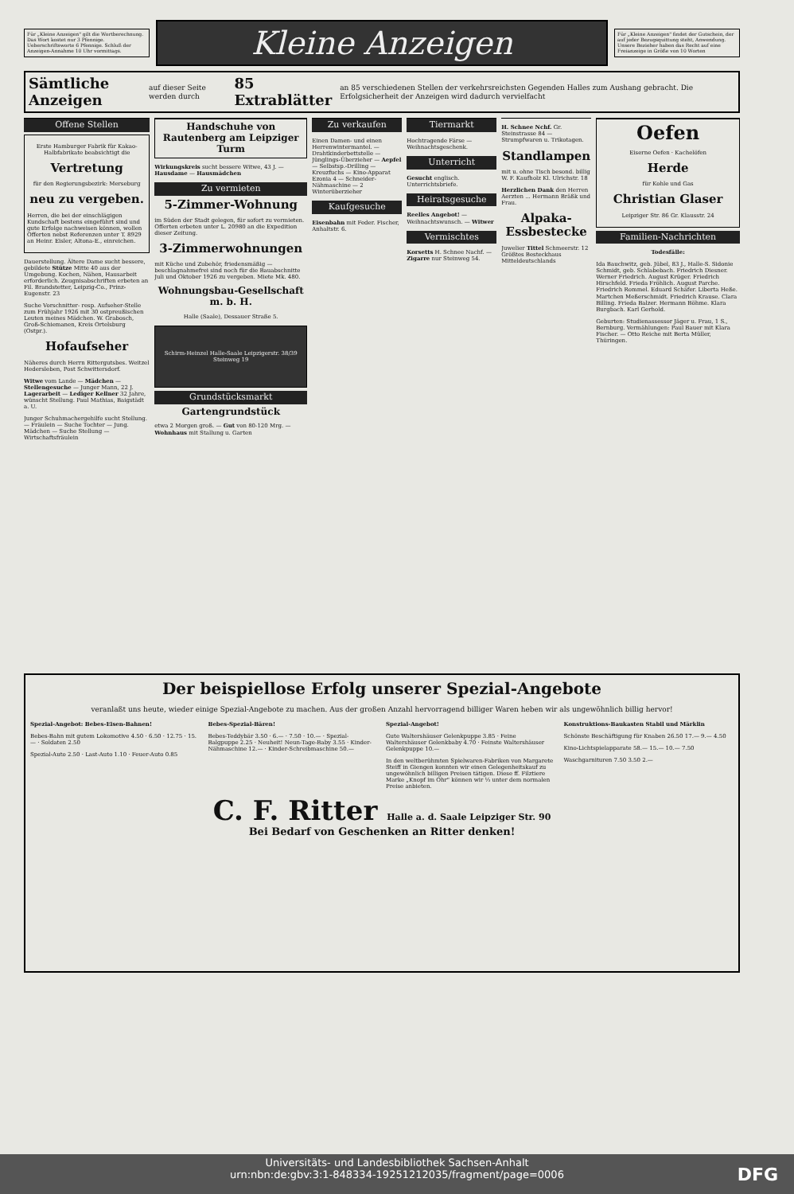Für „Kleine Anzeigen" gilt die Wortberechnung. Das Wort kostet nur 3 Pfennige. Ueberschriftsworte 6 Pfennige. Schluß der Anzeigen-Annahme 10 Uhr vormittags.
Kleine Anzeigen
Für „Kleine Anzeigen" findet der Gutschein, der auf jeder Bezugsquittung steht, Anwendung. Unsere Bezieher haben das Recht auf eine Freianzeige in Größe von 10 Worten
Sämtliche Anzeigen auf dieser Seite werden durch 85 Extrablätter an 85 verschiedenen Stellen der verkehrsreichsten Gegenden Halles zum Aushang gebracht. Die Erfolgsicherheit der Anzeigen wird dadurch vervielfacht
Offene Stellen
Erste Hamburger Fabrik für Kakao-Halbfabrikate beabsichtigt die
Vertretung
für den Regierungsbezirk: Merseburg
neu zu vergeben.
Herren, die bei der einschlägigen Kundschaft bestens eingeführt sind und gute Erfolge nachweisen können, wollen Offerten nebst Referenzen unter T. 8929 an Heinr. Eisler, Altona-E., einreichen.
Dauerstellung. Ältere Dame sucht bessere, gebildete Stütze Mitte 40 aus der Umgebung. Kochen, Nähen, Hausarbeit erforderlich. Zeugnisabschriften erbeten an Fil. Brandstetter, Leipzig-Co., Prinz-Eugenstr. 23
Suche Vorschnitter- resp. Aufseher-Stelle zum Frühjahr 1926 mit 30 ostpreußischen Leuten meines Mädchen. W. Grabosch, Groß-Schiemanen, Kreis Ortelsburg (Ostpr.).
Hofaufseher
Näheres durch Herrn Rittergutsbes. Weitzel Hedersleben, Post Schwittersdorf.
Witwe vom Lande — Mädchen — Stellengesuche — Junger Mann, 22 J. Lagerarbeit — Lediger Kellner 32 Jahre, wünscht Stellung. Paul Mathias, Baigstädt a. U.
Junger Schuhmachergehilfe sucht Stellung. — Fräulein — Suche Tochter — Jung. Mädchen — Suche Stellung — Wirtschaftsfräulein
Handschuhe von Rautenberg am Leipziger Turm
Wirkungskreis sucht bessere Witwe, 43 J. — Hausdame — Hausmädchen
Zu vermieten
5-Zimmer-Wohnung
im Süden der Stadt gelegen, für sofort zu vermieten. Offerten erbeten unter L. 20980 an die Expedition dieser Zeitung.
3-Zimmerwohnungen
mit Küche und Zubehör, friedensmäßig — beschlagnahmefrei sind noch für die Bauabschnitte Juli und Oktober 1926 zu vergeben. Miete Mk. 480.
Wohnungsbau-Gesellschaft m. b. H.
Halle (Saale), Dessauer Straße 5.
Schirm-Heinzel Halle-Saale Leipzigerstr. 38/39 Steinweg 19
Grundstücksmarkt
Gartengrundstück
etwa 2 Morgen groß. — Gut von 80-120 Mrg. — Wohnhaus mit Stallung u. Garten
Zu verkaufen
Einen Damen- und einen Herrenwintermantel. — Drahtkinderbettstelle — Jünglings-Überzieher — Aepfel — Selbstsp.-Drilling — Kreuzfuchs — Kino-Apparat Ezonia 4 — Schneider-Nähmaschine — 2 Winterüberzieher
Kaufgesuche
Eisenbahn mit Feder. Fischer, Anhaltstr. 6.
Tiermarkt
Hochtragende Färse — Weihnachtsgeschenk.
Unterricht
Gesucht englisch. Unterrichtsbriefe.
Heiratsgesuche
Reelles Angebot! — Weihnachtswunsch. — Witwer
Vermischtes
Korsetts H. Schnee Nachf. — Zigarre nur Steinweg 54.
H. Schnee Nchf. Gr. Steinstrasse 84 — Strumpfwaren u. Trikotagen.
Standlampen
mit u. ohne Tisch besond. billig W. F. Kaufholz Kl. Ulrichstr. 18
Herzlichen Dank den Herren Aerzten ... Hermann Bräßk und Frau.
Alpaka-Essbestecke
Juwelier Tittel Schmeerstr. 12 Größtes Besteckhaus Mitteldeutschlands
Oefen
Eiserne Oefen · Kachelöfen
Herde
für Kohle und Gas
Christian Glaser
Leipziger Str. 86 Gr. Klausstr. 24
Familien-Nachrichten
Todesfälle:
Ida Bauchwitz, geb. Jübel, 83 J., Halle-S. Sidonie Schmidt, geb. Schlabebach. Friedrich Diesner. Werner Friedrich. August Krüger. Friedrich Hirschfeld. Frieda Fröhlich. August Parche. Friedrich Rommel. Eduard Schäfer. Liberta Heße. Martchen Meßerschmidt. Friedrich Krause. Clara Billing. Frieda Balzer. Hermann Böhme. Klara Burgbach. Karl Gerhold.
Geburten: Studienassessor Jäger u. Frau, 1 S., Bernburg. Vermählungen: Paul Bauer mit Klara Fischer. — Otto Reiche mit Berta Müller, Thüringen.
Der beispiellose Erfolg unserer Spezial-Angebote
veranlaßt uns heute, wieder einige Spezial-Angebote zu machen. Aus der großen Anzahl hervorragend billiger Waren heben wir als ungewöhnlich billig hervor!
Spezial-Angebot: Bebes-Eisen-Bahnen!
Bebes-Bahn mit gutem Lokomotive 4.50 · 6.50 · 12.75 · 15.— · Soldaten 2.50
Spezial-Auto 2.50 · Last-Auto 1.10 · Feuer-Auto 0.85
Bebes-Spezial-Bären!
Bebes-Teddybär 3.50 · 6.— · 7.50 · 10.— · Spezial-Balgpuppe 2.25 · Neuheit! Neun-Tage-Baby 3.55 · Kinder-Nähmaschine 12.— · Kinder-Schreibmaschine 50.—
Spezial-Angebot!
Gute Waltershäuser Gelenkpuppe 3.85 · Feine Waltershäuser Gelenkbaby 4.70 · Feinste Waltershäuser Gelenkpuppe 10.—
In den weltberühmten Spielwaren-Fabriken von Margarete Steiff in Giengen konnten wir einen Gelegenheitskauf zu ungewöhnlich billigen Preisen tätigen. Diese ff. Filztiere Marke „Knopf im Ohr" können wir ⅓ unter dem normalen Preise anbieten.
Konstruktions-Baukasten Stabil und Märklin
Schönste Beschäftigung für Knaben 26.50 17.— 9.— 4.50
Kino-Lichtspielapparate 58.— 15.— 10.— 7.50
Waschgarnituren 7.50 3.50 2.—
C. F. Ritter Halle a. d. Saale Leipziger Str. 90
Bei Bedarf von Geschenken an Ritter denken!
Universitäts- und Landesbibliothek Sachsen-Anhalt
urn:nbn:de:gbv:3:1-848334-19251212035/fragment/page=0006
DFG